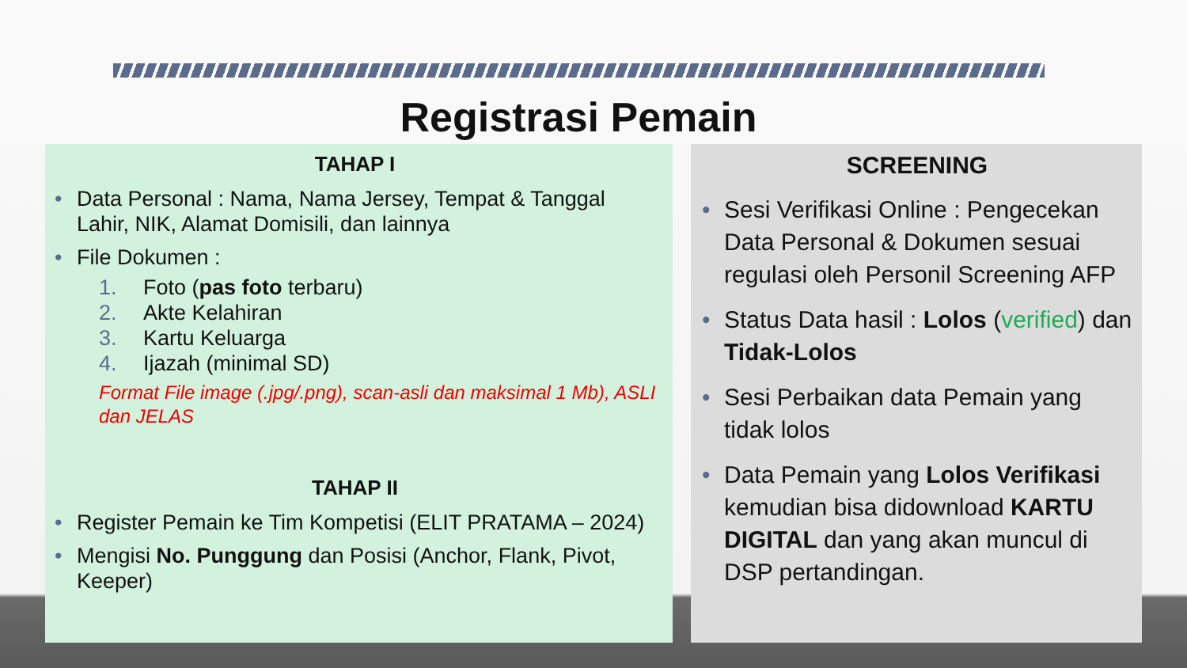Registrasi Pemain
TAHAP I
• Data Personal : Nama, Nama Jersey, Tempat & Tanggal Lahir, NIK, Alamat Domisili, dan lainnya
• File Dokumen :
1. Foto (pas foto terbaru)
2. Akte Kelahiran
3. Kartu Keluarga
4. Ijazah (minimal SD)
Format File image (.jpg/.png), scan-asli dan maksimal 1 Mb), ASLI dan JELAS
TAHAP II
• Register Pemain ke Tim Kompetisi (ELIT PRATAMA – 2024)
• Mengisi No. Punggung dan Posisi (Anchor, Flank, Pivot, Keeper)
SCREENING
• Sesi Verifikasi Online : Pengecekan Data Personal & Dokumen sesuai regulasi oleh Personil Screening AFP
• Status Data hasil : Lolos (verified) dan Tidak-Lolos
• Sesi Perbaikan data Pemain yang tidak lolos
• Data Pemain yang Lolos Verifikasi kemudian bisa didownload KARTU DIGITAL dan yang akan muncul di DSP pertandingan.